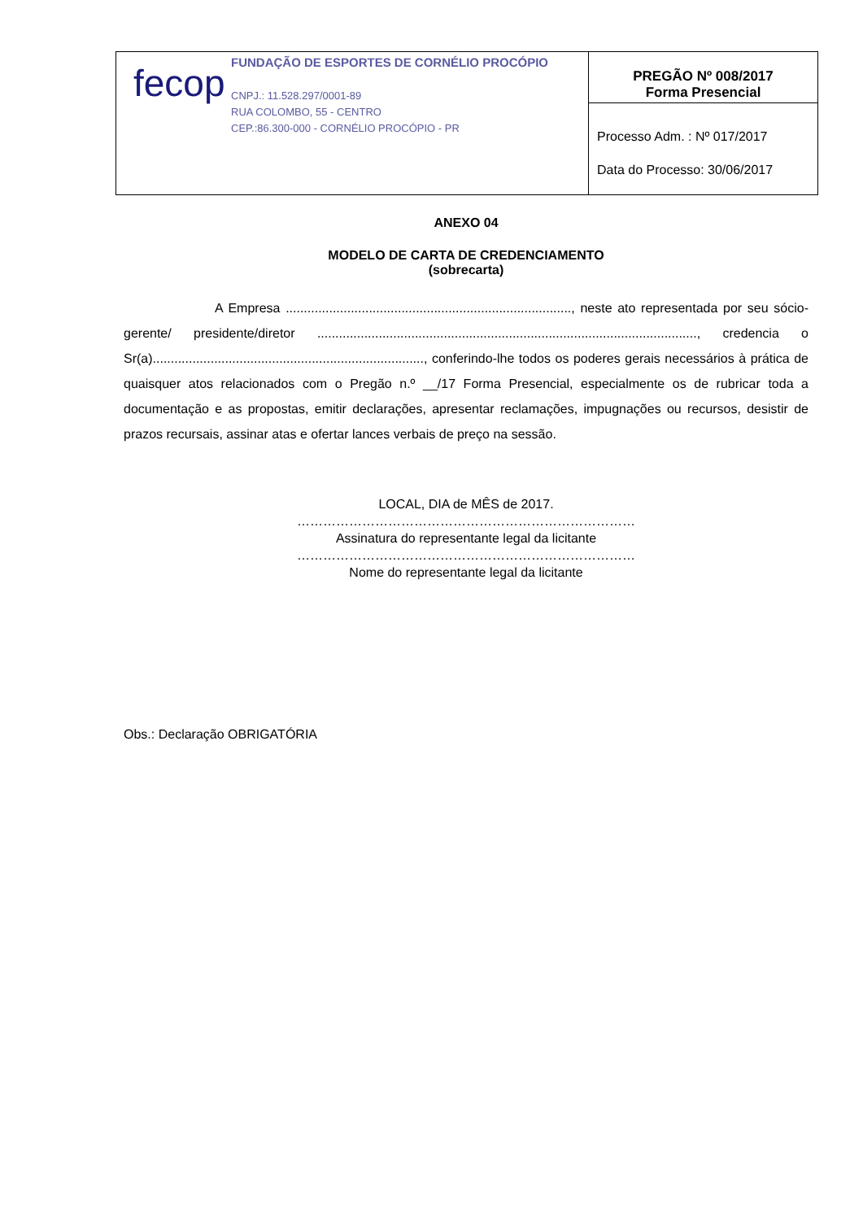| fecop FUNDAÇÃO DE ESPORTES DE CORNÉLIO PROCÓPIO CNPJ.: 11.528.297/0001-89 RUA COLOMBO, 55 - CENTRO CEP.:86.300-000 - CORNÉLIO PROCÓPIO - PR | PREGÃO Nº 008/2017 Forma Presencial |
| | Processo Adm. : Nº 017/2017 Data do Processo: 30/06/2017 |
ANEXO 04
MODELO DE CARTA DE CREDENCIAMENTO
(sobrecarta)
A Empresa ..............................................................................., neste ato representada por seu sócio-gerente/ presidente/diretor ........................................................................................................., credencia o Sr(a)..........................................................................., conferindo-lhe todos os poderes gerais necessários à prática de quaisquer atos relacionados com o Pregão n.º __/17 Forma Presencial, especialmente os de rubricar toda a documentação e as propostas, emitir declarações, apresentar reclamações, impugnações ou recursos, desistir de prazos recursais, assinar atas e ofertar lances verbais de preço na sessão.
LOCAL, DIA de MÊS de 2017.
……………………………………………………………………
Assinatura do representante legal da licitante
……………………………………………………………………
Nome do representante legal da licitante
Obs.: Declaração OBRIGATÓRIA